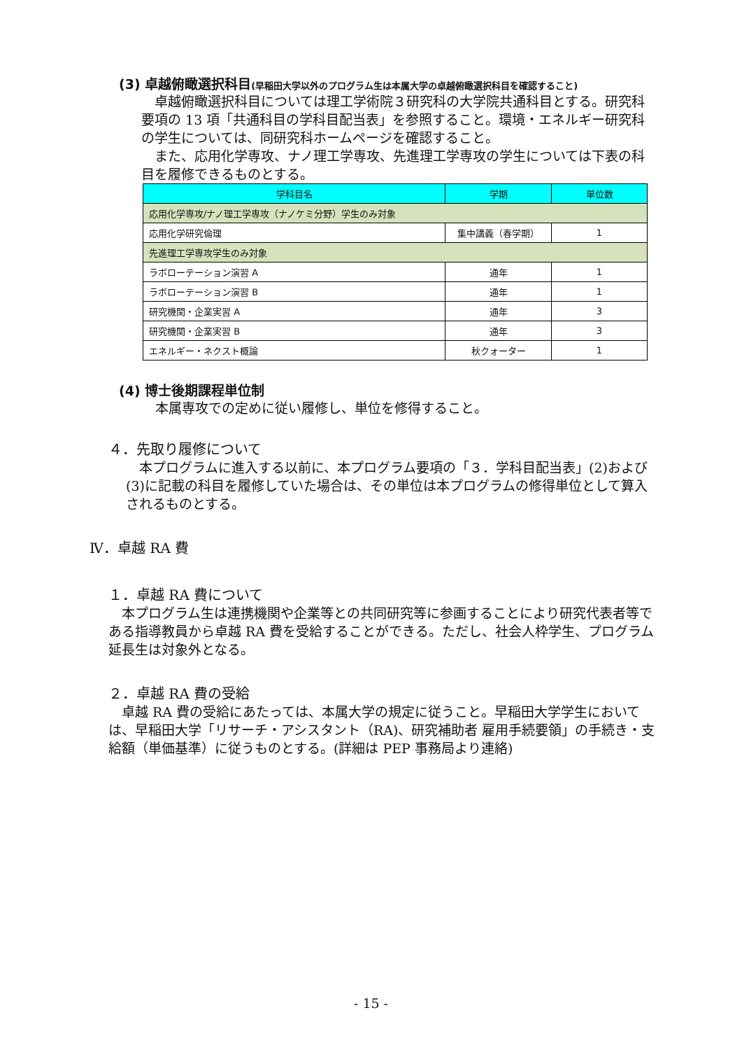(3) 卓越俯瞰選択科目(早稲田大学以外のプログラム生は本属大学の卓越俯瞰選択科目を確認すること)
　卓越俯瞰選択科目については理工学術院３研究科の大学院共通科目とする。研究科要項の 13 項「共通科目の学科目配当表」を参照すること。環境・エネルギー研究科の学生については、同研究科ホームページを確認すること。
　また、応用化学専攻、ナノ理工学専攻、先進理工学専攻の学生については下表の科目を履修できるものとする。
| 学科目名 | 学期 | 単位数 |
| --- | --- | --- |
| 応用化学専攻/ナノ理工学専攻（ナノケミ分野）学生のみ対象 | | |
| 応用化学研究倫理 | 集中講義（春学期） | 1 |
| 先進理工学専攻学生のみ対象 | | |
| ラボローテーション演習 A | 通年 | 1 |
| ラボローテーション演習 B | 通年 | 1 |
| 研究機関・企業実習 A | 通年 | 3 |
| 研究機関・企業実習 B | 通年 | 3 |
| エネルギー・ネクスト概論 | 秋クォーター | 1 |
(4) 博士後期課程単位制
本属専攻での定めに従い履修し、単位を修得すること。
４．先取り履修について
　本プログラムに進入する以前に、本プログラム要項の「３．学科目配当表」(2)および(3)に記載の科目を履修していた場合は、その単位は本プログラムの修得単位として算入されるものとする。
Ⅳ．卓越 RA 費
１．卓越 RA 費について
　本プログラム生は連携機関や企業等との共同研究等に参画することにより研究代表者等である指導教員から卓越 RA 費を受給することができる。ただし、社会人枠学生、プログラム延長生は対象外となる。
２．卓越 RA 費の受給
　卓越 RA 費の受給にあたっては、本属大学の規定に従うこと。早稲田大学学生においては、早稲田大学「リサーチ・アシスタント（RA)、研究補助者 雇用手続要領」の手続き・支給額（単価基準）に従うものとする。(詳細は PEP 事務局より連絡)
- 15 -